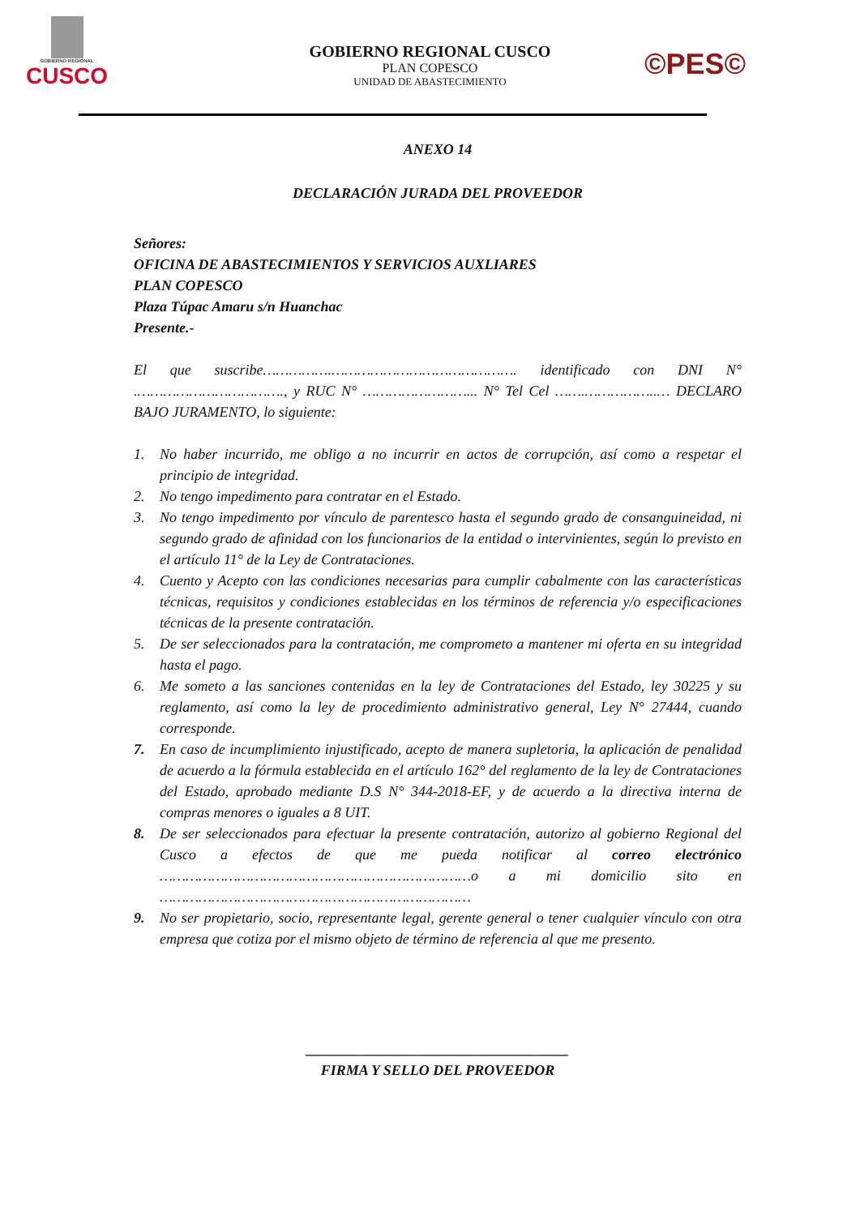GOBIERNO REGIONAL
CUSCO
GOBIERNO REGIONAL CUSCO
PLAN COPESCO
UNIDAD DE ABASTECIMIENTO
©PES©
ANEXO 14
DECLARACIÓN JURADA DEL PROVEEDOR
Señores:
OFICINA DE ABASTECIMIENTOS Y SERVICIOS AUXLIARES
PLAN COPESCO
Plaza Túpac Amaru s/n Huanchac
Presente.-
El que suscribe…………….……………………………………. identificado con DNI N° .……………………………., y RUC N° ……………………... N° Tel Cel …….……………..… DECLARO BAJO JURAMENTO, lo siguiente:
1. No haber incurrido, me obligo a no incurrir en actos de corrupción, así como a respetar el principio de integridad.
2. No tengo impedimento para contratar en el Estado.
3. No tengo impedimento por vínculo de parentesco hasta el segundo grado de consanguineidad, ni segundo grado de afinidad con los funcionarios de la entidad o intervinientes, según lo previsto en el artículo 11° de la Ley de Contrataciones.
4. Cuento y Acepto con las condiciones necesarias para cumplir cabalmente con las características técnicas, requisitos y condiciones establecidas en los términos de referencia y/o especificaciones técnicas de la presente contratación.
5. De ser seleccionados para la contratación, me comprometo a mantener mi oferta en su integridad hasta el pago.
6. Me someto a las sanciones contenidas en la ley de Contrataciones del Estado, ley 30225 y su reglamento, así como la ley de procedimiento administrativo general, Ley N° 27444, cuando corresponde.
7. En caso de incumplimiento injustificado, acepto de manera supletoria, la aplicación de penalidad de acuerdo a la fórmula establecida en el artículo 162° del reglamento de la ley de Contrataciones del Estado, aprobado mediante D.S N° 344-2018-EF, y de acuerdo a la directiva interna de compras menores o iguales a 8 UIT.
8. De ser seleccionados para efectuar la presente contratación, autorizo al gobierno Regional del Cusco a efectos de que me pueda notificar al correo electrónico ………………………………………………………………o a mi domicilio sito en ………………………………………………………………
9. No ser propietario, socio, representante legal, gerente general o tener cualquier vínculo con otra empresa que cotiza por el mismo objeto de término de referencia al que me presento.
____________________________________
FIRMA Y SELLO DEL PROVEEDOR